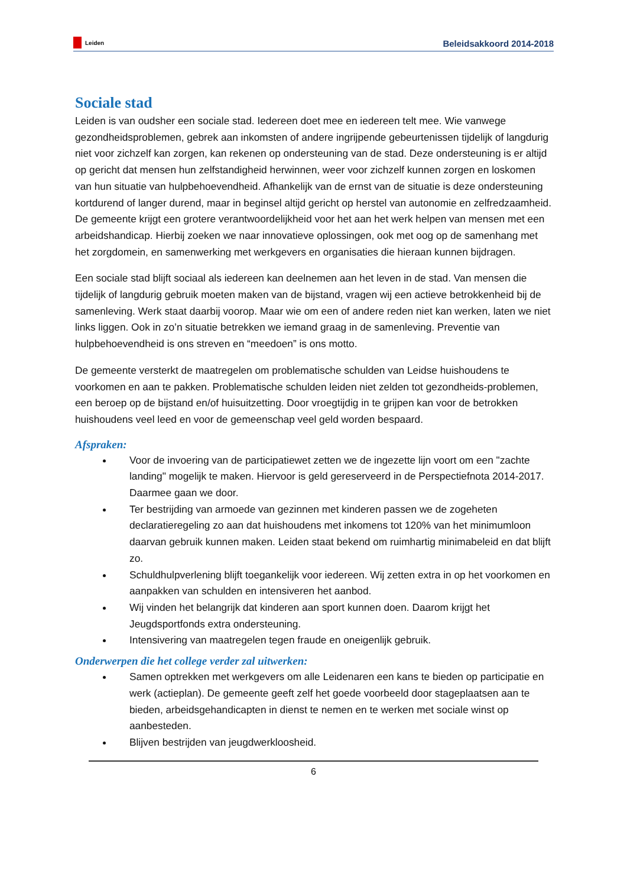Leiden
Beleidsakkoord 2014-2018
Sociale stad
Leiden is van oudsher een sociale stad. Iedereen doet mee en iedereen telt mee. Wie vanwege gezondheidsproblemen, gebrek aan inkomsten of andere ingrijpende gebeurtenissen tijdelijk of langdurig niet voor zichzelf kan zorgen, kan rekenen op ondersteuning van de stad. Deze ondersteuning is er altijd op gericht dat mensen hun zelfstandigheid herwinnen, weer voor zichzelf kunnen zorgen en loskomen van hun situatie van hulpbehoevendheid. Afhankelijk van de ernst van de situatie is deze ondersteuning kortdurend of langer durend, maar in beginsel altijd gericht op herstel van autonomie en zelfredzaamheid. De gemeente krijgt een grotere verantwoordelijkheid voor het aan het werk helpen van mensen met een arbeidshandicap. Hierbij zoeken we naar innovatieve oplossingen, ook met oog op de samenhang met het zorgdomein, en samenwerking met werkgevers en organisaties die hieraan kunnen bijdragen.
Een sociale stad blijft sociaal als iedereen kan deelnemen aan het leven in de stad. Van mensen die tijdelijk of langdurig gebruik moeten maken van de bijstand, vragen wij een actieve betrokkenheid bij de samenleving. Werk staat daarbij voorop. Maar wie om een of andere reden niet kan werken, laten we niet links liggen. Ook in zo’n situatie betrekken we iemand graag in de samenleving. Preventie van hulpbehoevendheid is ons streven en “meedoen” is ons motto.
De gemeente versterkt de maatregelen om problematische schulden van Leidse huishoudens te voorkomen en aan te pakken. Problematische schulden leiden niet zelden tot gezondheids-problemen, een beroep op de bijstand en/of huisuitzetting. Door vroegtijdig in te grijpen kan voor de betrokken huishoudens veel leed en voor de gemeenschap veel geld worden bespaard.
Afspraken:
Voor de invoering van de participatiewet zetten we de ingezette lijn voort om een "zachte landing" mogelijk te maken. Hiervoor is geld gereserveerd in de Perspectiefnota 2014-2017. Daarmee gaan we door.
Ter bestrijding van armoede van gezinnen met kinderen passen we de zogeheten declaratieregeling zo aan dat huishoudens met inkomens tot 120% van het minimumloon daarvan gebruik kunnen maken. Leiden staat bekend om ruimhartig minimabeleid en dat blijft zo.
Schuldhulpverlening blijft toegankelijk voor iedereen. Wij zetten extra in op het voorkomen en aanpakken van schulden en intensiveren het aanbod.
Wij vinden het belangrijk dat kinderen aan sport kunnen doen. Daarom krijgt het Jeugdsportfonds extra ondersteuning.
Intensivering van maatregelen tegen fraude en oneigenlijk gebruik.
Onderwerpen die het college verder zal uitwerken:
Samen optrekken met werkgevers om alle Leidenaren een kans te bieden op participatie en werk (actieplan). De gemeente geeft zelf het goede voorbeeld door stageplaatsen aan te bieden, arbeidsgehandicapten in dienst te nemen en te werken met sociale winst op aanbesteden.
Blijven bestrijden van jeugdwerkloosheid.
6